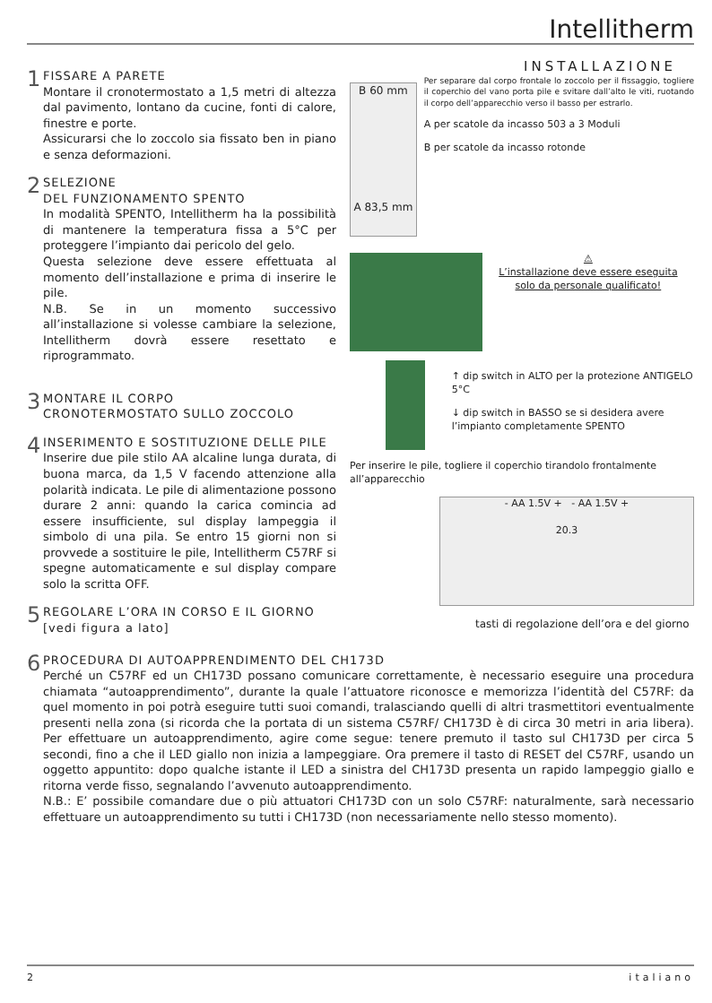Intellitherm
1
FISSARE A PARETE
Montare il cronotermostato a 1,5 metri di altezza dal pavimento, lontano da cucine, fonti di calore, finestre e porte.
Assicurarsi che lo zoccolo sia fissato ben in piano e senza deformazioni.
2
SELEZIONE
DEL FUNZIONAMENTO SPENTO
In modalità SPENTO, Intellitherm ha la possibilità di mantenere la temperatura fissa a 5°C per proteggere l’impianto dai pericolo del gelo.
Questa selezione deve essere effettuata al momento dell’installazione e prima di inserire le pile.
N.B. Se in un momento successivo all’installazione si volesse cambiare la selezione, Intellitherm dovrà essere resettato e riprogrammato.
3
MONTARE IL CORPO
CRONOTERMOSTATO SULLO ZOCCOLO
4
INSERIMENTO E SOSTITUZIONE DELLE PILE
Inserire due pile stilo AA alcaline lunga durata, di buona marca, da 1,5 V facendo attenzione alla polarità indicata. Le pile di alimentazione possono durare 2 anni: quando la carica comincia ad essere insufficiente, sul display lampeggia il simbolo di una pila. Se entro 15 giorni non si provvede a sostituire le pile, Intellitherm C57RF si spegne automaticamente e sul display compare solo la scritta OFF.
5
REGOLARE L’ORA IN CORSO E IL GIORNO
[vedi figura a lato]
INSTALLAZIONE
B 60 mm
A 83,5 mm
Per separare dal corpo frontale lo zoccolo per il fissaggio, togliere il coperchio del vano porta pile e svitare dall’alto le viti, ruotando il corpo dell’apparecchio verso il basso per estrarlo.
A per scatole da incasso 503 a 3 Moduli
B per scatole da incasso rotonde
⚠
L’installazione deve essere eseguita solo da personale qualificato!
↑ dip switch in ALTO per la protezione ANTIGELO 5°C
↓ dip switch in BASSO se si desidera avere l’impianto completamente SPENTO
Per inserire le pile, togliere il coperchio tirandolo frontalmente all’apparecchio
- AA 1.5V + - AA 1.5V +
20.3
tasti di regolazione dell’ora e del giorno
6
PROCEDURA DI AUTOAPPRENDIMENTO DEL CH173D
Perché un C57RF ed un CH173D possano comunicare correttamente, è necessario eseguire una procedura chiamata “autoapprendimento”, durante la quale l’attuatore riconosce e memorizza l’identità del C57RF: da quel momento in poi potrà eseguire tutti suoi comandi, tralasciando quelli di altri trasmettitori eventualmente presenti nella zona (si ricorda che la portata di un sistema C57RF/ CH173D è di circa 30 metri in aria libera). Per effettuare un autoapprendimento, agire come segue: tenere premuto il tasto sul CH173D per circa 5 secondi, fino a che il LED giallo non inizia a lampeggiare. Ora premere il tasto di RESET del C57RF, usando un oggetto appuntito: dopo qualche istante il LED a sinistra del CH173D presenta un rapido lampeggio giallo e ritorna verde fisso, segnalando l’avvenuto autoapprendimento.
N.B.: E’ possibile comandare due o più attuatori CH173D con un solo C57RF: naturalmente, sarà necessario effettuare un autoapprendimento su tutti i CH173D (non necessariamente nello stesso momento).
2 italiano